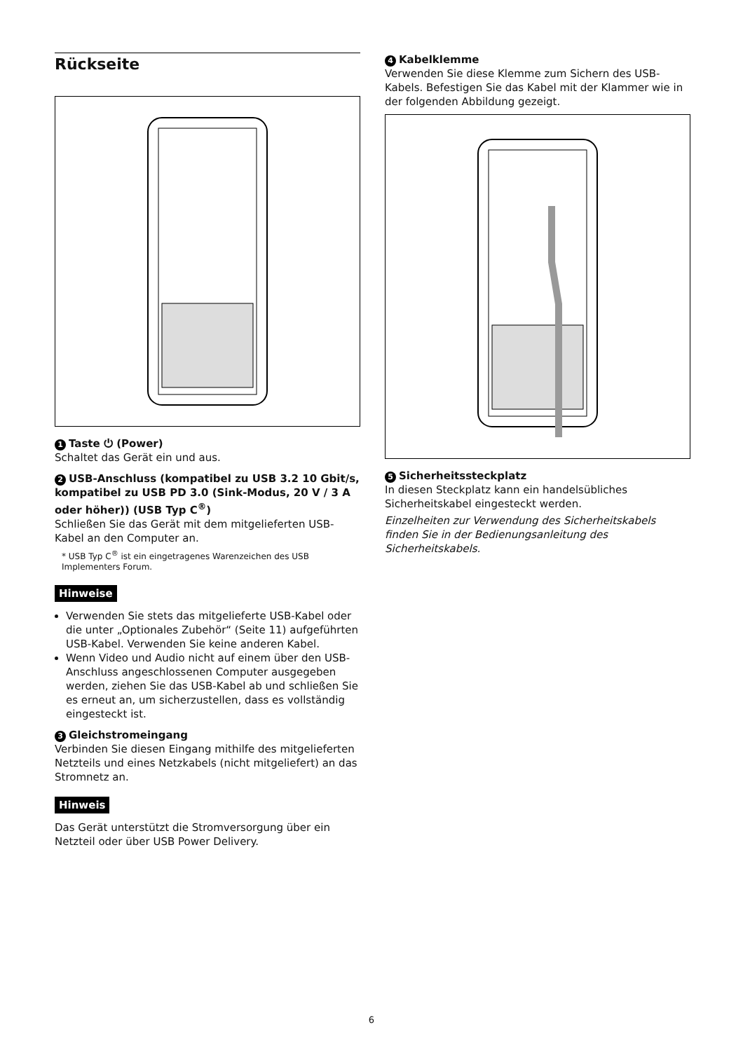Rückseite
1 Taste ⏻ (Power)
Schaltet das Gerät ein und aus.
2 USB-Anschluss (kompatibel zu USB 3.2 10 Gbit/s, kompatibel zu USB PD 3.0 (Sink-Modus, 20 V / 3 A oder höher)) (USB Typ C<sup>®</sup>)
Schließen Sie das Gerät mit dem mitgelieferten USB-Kabel an den Computer an.
* USB Typ C<sup>®</sup> ist ein eingetragenes Warenzeichen des USB Implementers Forum.
Hinweise
Verwenden Sie stets das mitgelieferte USB-Kabel oder die unter „Optionales Zubehör“ (Seite 11) aufgeführten USB-Kabel. Verwenden Sie keine anderen Kabel.
Wenn Video und Audio nicht auf einem über den USB-Anschluss angeschlossenen Computer ausgegeben werden, ziehen Sie das USB-Kabel ab und schließen Sie es erneut an, um sicherzustellen, dass es vollständig eingesteckt ist.
3 Gleichstromeingang
Verbinden Sie diesen Eingang mithilfe des mitgelieferten Netzteils und eines Netzkabels (nicht mitgeliefert) an das Stromnetz an.
Hinweis
Das Gerät unterstützt die Stromversorgung über ein Netzteil oder über USB Power Delivery.
4 Kabelklemme
Verwenden Sie diese Klemme zum Sichern des USB-Kabels. Befestigen Sie das Kabel mit der Klammer wie in der folgenden Abbildung gezeigt.
5 Sicherheitssteckplatz
In diesen Steckplatz kann ein handelsübliches Sicherheitskabel eingesteckt werden.
Einzelheiten zur Verwendung des Sicherheitskabels finden Sie in der Bedienungsanleitung des Sicherheitskabels.
6